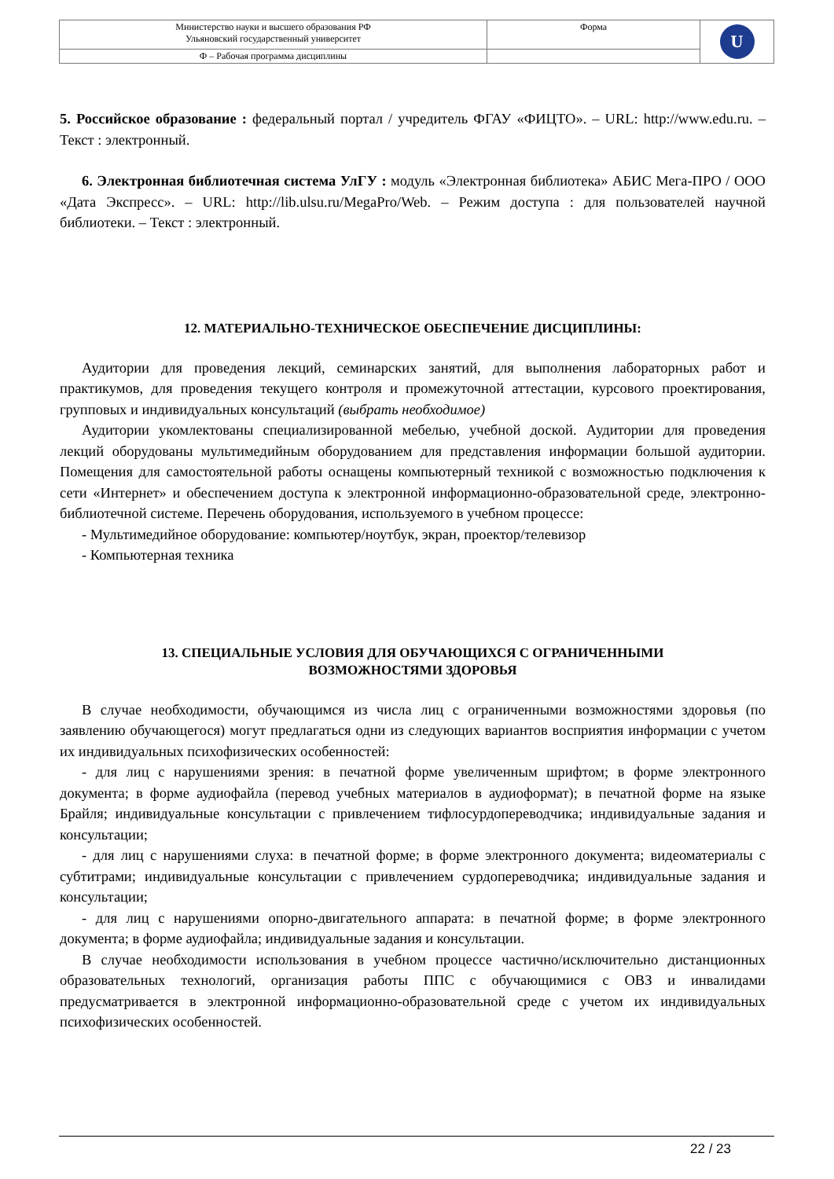| Министерство науки и высшего образования РФ Ульяновский государственный университет | Форма | U |
| Ф – Рабочая программа дисциплины | | |
5. Российское образование : федеральный портал / учредитель ФГАУ «ФИЦТО». – URL: http://www.edu.ru. – Текст : электронный.
6. Электронная библиотечная система УлГУ : модуль «Электронная библиотека» АБИС Мега-ПРО / ООО «Дата Экспресс». – URL: http://lib.ulsu.ru/MegaPro/Web. – Режим доступа : для пользователей научной библиотеки. – Текст : электронный.
12. МАТЕРИАЛЬНО-ТЕХНИЧЕСКОЕ ОБЕСПЕЧЕНИЕ ДИСЦИПЛИНЫ:
Аудитории для проведения лекций, семинарских занятий, для выполнения лабораторных работ и практикумов, для проведения текущего контроля и промежуточной аттестации, курсового проектирования, групповых и индивидуальных консультаций (выбрать необходимое)
Аудитории укомлектованы специализированной мебелью, учебной доской. Аудитории для проведения лекций оборудованы мультимедийным оборудованием для представления информации большой аудитории. Помещения для самостоятельной работы оснащены компьютерный техникой с возможностью подключения к сети «Интернет» и обеспечением доступа к электронной информационно-образовательной среде, электронно-библиотечной системе. Перечень оборудования, используемого в учебном процессе:
- Мультимедийное оборудование: компьютер/ноутбук, экран, проектор/телевизор
- Компьютерная техника
13. СПЕЦИАЛЬНЫЕ УСЛОВИЯ ДЛЯ ОБУЧАЮЩИХСЯ С ОГРАНИЧЕННЫМИ
ВОЗМОЖНОСТЯМИ ЗДОРОВЬЯ
В случае необходимости, обучающимся из числа лиц с ограниченными возможностями здоровья (по заявлению обучающегося) могут предлагаться одни из следующих вариантов восприятия информации с учетом их индивидуальных психофизических особенностей:
- для лиц с нарушениями зрения: в печатной форме увеличенным шрифтом; в форме электронного документа; в форме аудиофайла (перевод учебных материалов в аудиоформат); в печатной форме на языке Брайля; индивидуальные консультации с привлечением тифлосурдопереводчика; индивидуальные задания и консультации;
- для лиц с нарушениями слуха: в печатной форме; в форме электронного документа; видеоматериалы с субтитрами; индивидуальные консультации с привлечением сурдопереводчика; индивидуальные задания и консультации;
- для лиц с нарушениями опорно-двигательного аппарата: в печатной форме; в форме электронного документа; в форме аудиофайла; индивидуальные задания и консультации.
В случае необходимости использования в учебном процессе частично/исключительно дистанционных образовательных технологий, организация работы ППС с обучающимися с ОВЗ и инвалидами предусматривается в электронной информационно-образовательной среде с учетом их индивидуальных психофизических особенностей.
22 / 23